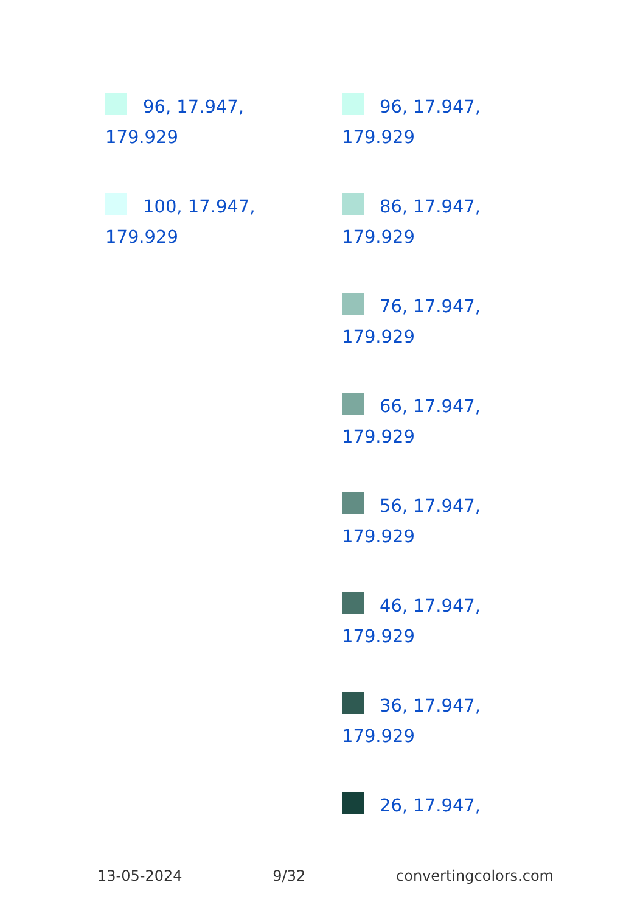96, 17.947, 179.929
100, 17.947, 179.929
96, 17.947, 179.929
86, 17.947, 179.929
76, 17.947, 179.929
66, 17.947, 179.929
56, 17.947, 179.929
46, 17.947, 179.929
36, 17.947, 179.929
26, 17.947,
13-05-2024 9/32 convertingcolors.com